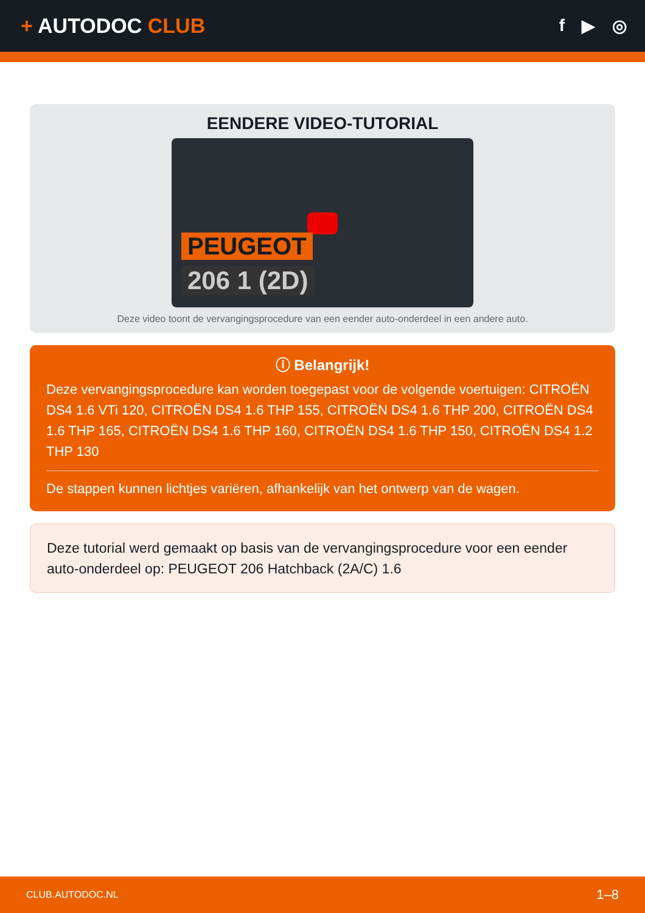+ AUTODOC CLUB
f ▶ ◎
EENDERE VIDEO-TUTORIAL
PEUGEOT
206 1 (2D)
Deze video toont de vervangingsprocedure van een eender auto-onderdeel in een andere auto.
ⓘ Belangrijk!
Deze vervangingsprocedure kan worden toegepast voor de volgende voertuigen: CITROËN DS4 1.6 VTi 120, CITROËN DS4 1.6 THP 155, CITROËN DS4 1.6 THP 200, CITROËN DS4 1.6 THP 165, CITROËN DS4 1.6 THP 160, CITROËN DS4 1.6 THP 150, CITROËN DS4 1.2 THP 130
De stappen kunnen lichtjes variëren, afhankelijk van het ontwerp van de wagen.
Deze tutorial werd gemaakt op basis van de vervangingsprocedure voor een eender auto-onderdeel op: PEUGEOT 206 Hatchback (2A/C) 1.6
CLUB.AUTODOC.NL 1–8